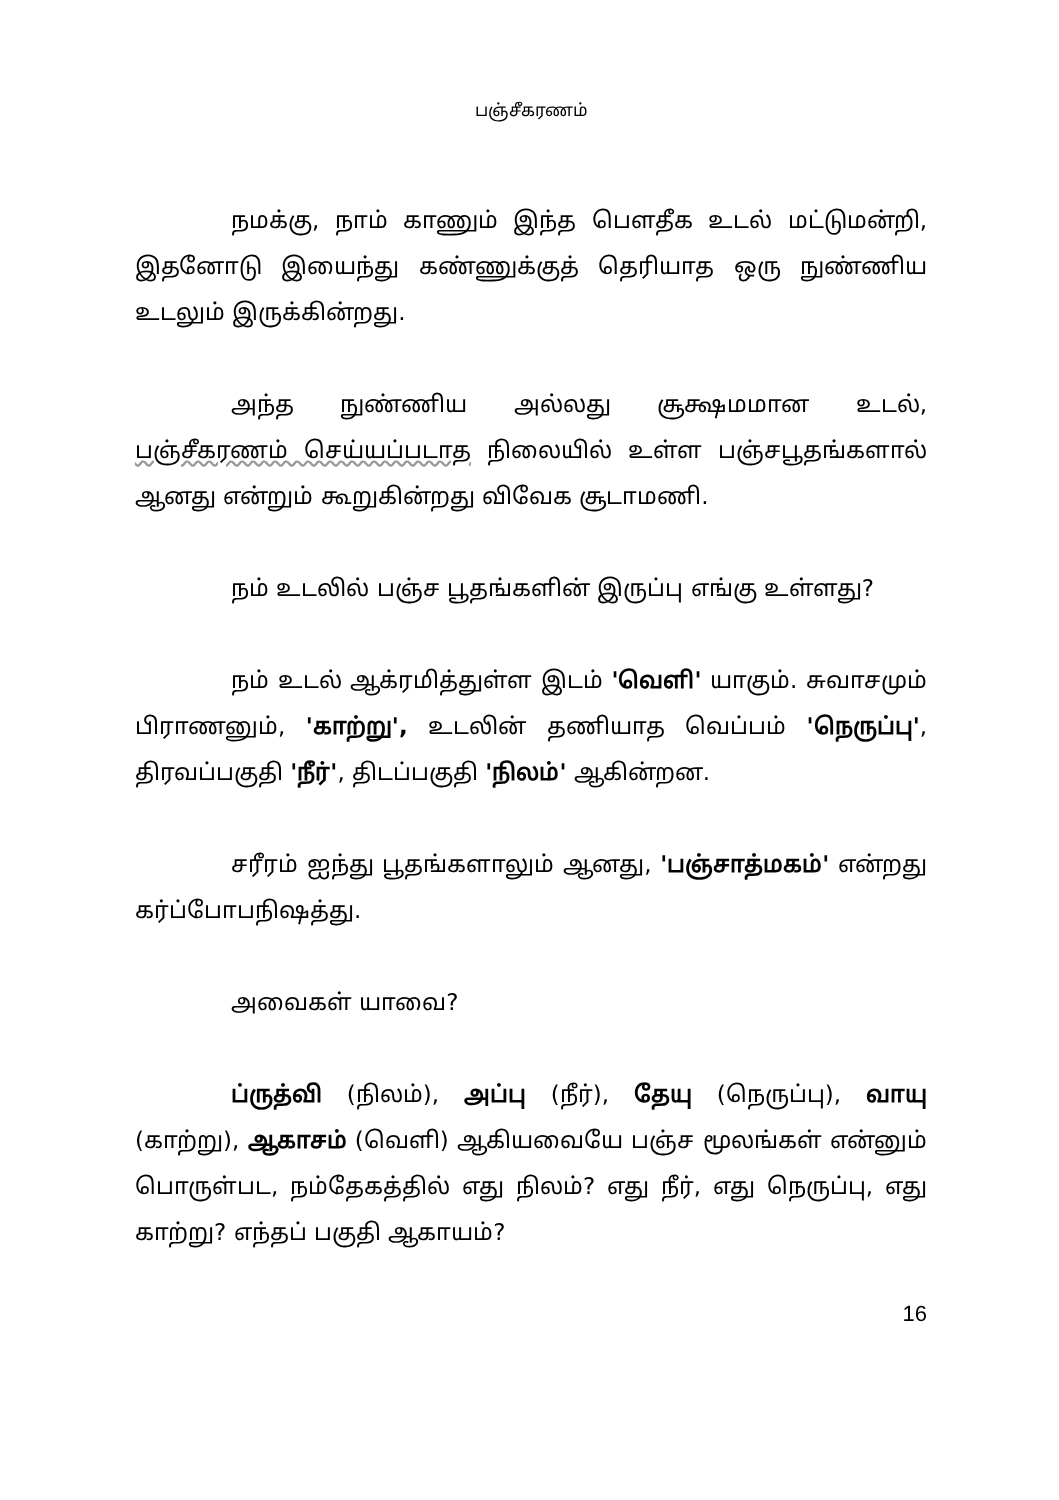பஞ்சீகரணம்
நமக்கு, நாம் காணும் இந்த பௌதீக உடல் மட்டுமன்றி, இதனோடு இயைந்து கண்ணுக்குத் தெரியாத ஒரு நுண்ணிய உடலும் இருக்கின்றது.
அந்த நுண்ணிய அல்லது சூக்ஷமமான உடல், பஞ்சீகரணம் செய்யப்படாத நிலையில் உள்ள பஞ்சபூதங்களால் ஆனது என்றும் கூறுகின்றது விவேக சூடாமணி.
நம் உடலில் பஞ்ச பூதங்களின் இருப்பு எங்கு உள்ளது?
நம் உடல் ஆக்ரமித்துள்ள இடம் 'வெளி' யாகும். சுவாசமும் பிராணனும், 'காற்று', உடலின் தணியாத வெப்பம் 'நெருப்பு', திரவப்பகுதி 'நீர்', திடப்பகுதி 'நிலம்' ஆகின்றன.
சரீரம் ஐந்து பூதங்களாலும் ஆனது, 'பஞ்சாத்மகம்' என்றது கர்ப்போபநிஷத்து.
அவைகள் யாவை?
ப்ருத்வி (நிலம்), அப்பு (நீர்), தேயு (நெருப்பு), வாயு (காற்று), ஆகாசம் (வெளி) ஆகியவையே பஞ்ச மூலங்கள் என்னும் பொருள்பட, நம்தேகத்தில் எது நிலம்? எது நீர், எது நெருப்பு, எது காற்று? எந்தப் பகுதி ஆகாயம்?
16